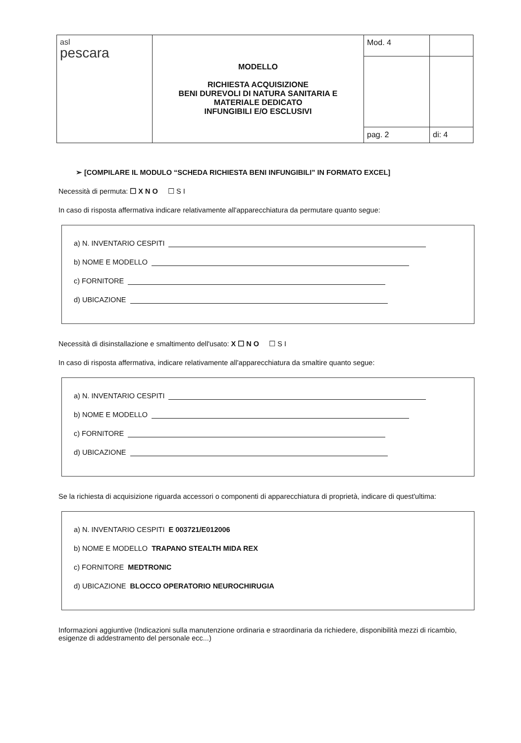| asl pescara | MODELLO RICHIESTA ACQUISIZIONE BENI DUREVOLI DI NATURA SANITARIA E MATERIALE DEDICATO INFUNGIBILI E/O ESCLUSIVI | Mod. 4 | |
| | | pag. 2 | di: 4 |
➢ [COMPILARE IL MODULO “SCHEDA RICHIESTA BENI INFUNGIBILI” IN FORMATO EXCEL]
Necessità di permuta: ☐ X N O ☐ S I
In caso di risposta affermativa indicare relativamente all'apparecchiatura da permutare quanto segue:
a) N. INVENTARIO CESPITI
b) NOME E MODELLO
c) FORNITORE
d) UBICAZIONE
Necessità di disinstallazione e smaltimento dell'usato: X ☐ N O ☐ S I
In caso di risposta affermativa, indicare relativamente all'apparecchiatura da smaltire quanto segue:
a) N. INVENTARIO CESPITI
b) NOME E MODELLO
c) FORNITORE
d) UBICAZIONE
Se la richiesta di acquisizione riguarda accessori o componenti di apparecchiatura di proprietà, indicare di quest'ultima:
a) N. INVENTARIO CESPITI E 003721/E012006
b) NOME E MODELLO TRAPANO STEALTH MIDA REX
c) FORNITORE MEDTRONIC
d) UBICAZIONE BLOCCO OPERATORIO NEUROCHIRUGIA
Informazioni aggiuntive (Indicazioni sulla manutenzione ordinaria e straordinaria da richiedere, disponibilità mezzi di ricambio, esigenze di addestramento del personale ecc...)